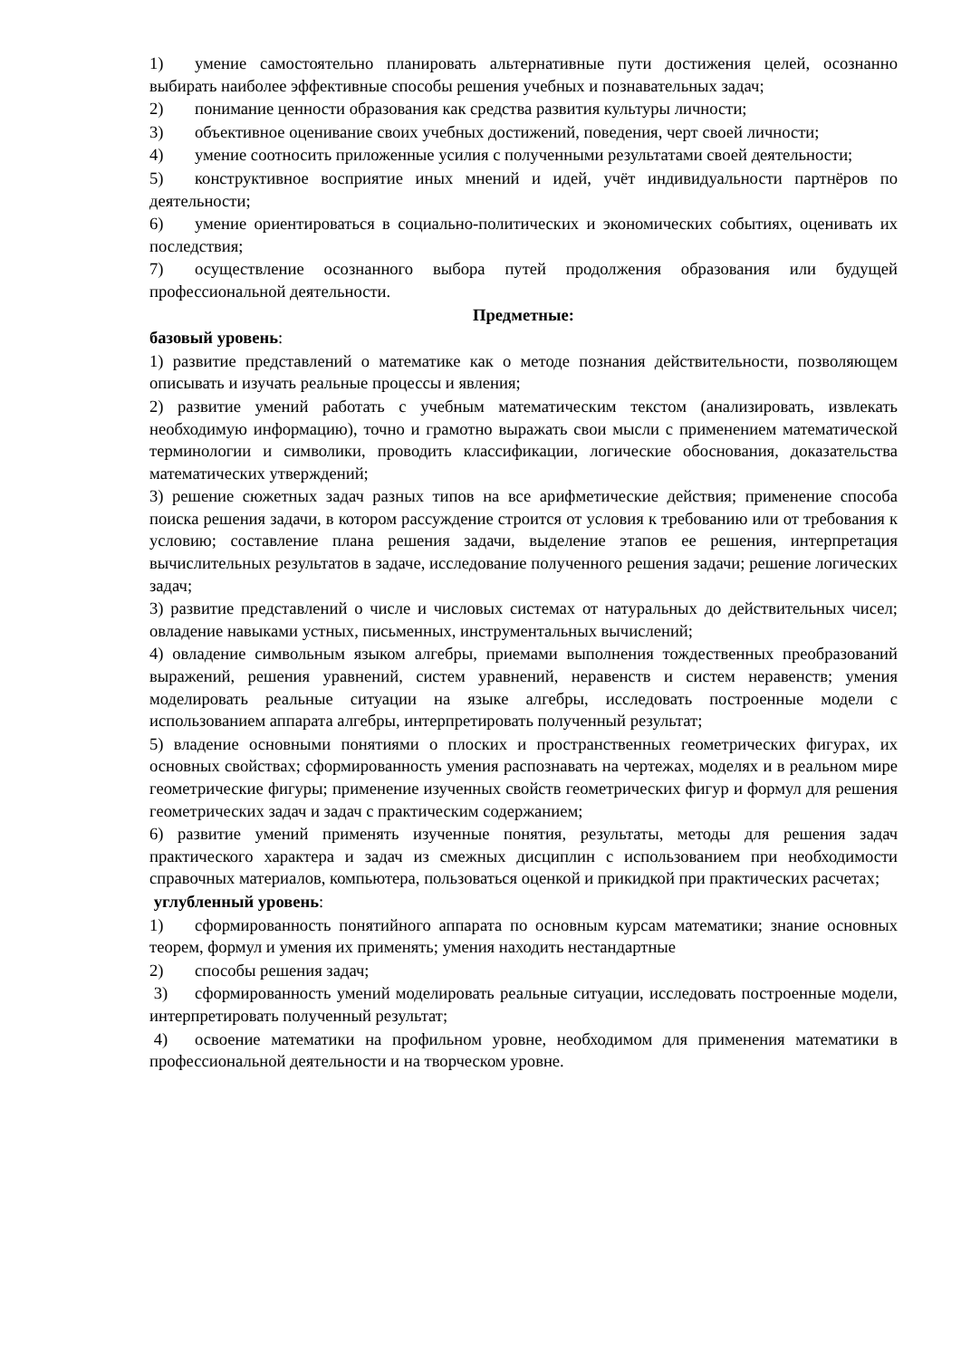1) умение самостоятельно планировать альтернативные пути достижения целей, осознанно выбирать наиболее эффективные способы решения учебных и познавательных задач;
2) понимание ценности образования как средства развития культуры личности;
3) объективное оценивание своих учебных достижений, поведения, черт своей личности;
4) умение соотносить приложенные усилия с полученными результатами своей деятельности;
5) конструктивное восприятие иных мнений и идей, учёт индивидуальности партнёров по деятельности;
6) умение ориентироваться в социально-политических и экономических событиях, оценивать их последствия;
7) осуществление осознанного выбора путей продолжения образования или будущей профессиональной деятельности.
Предметные:
базовый уровень:
1) развитие представлений о математике как о методе познания действительности, позволяющем описывать и изучать реальные процессы и явления;
2) развитие умений работать с учебным математическим текстом (анализировать, извлекать необходимую информацию), точно и грамотно выражать свои мысли с применением математической терминологии и символики, проводить классификации, логические обоснования, доказательства математических утверждений;
3) решение сюжетных задач разных типов на все арифметические действия; применение способа поиска решения задачи, в котором рассуждение строится от условия к требованию или от требования к условию; составление плана решения задачи, выделение этапов ее решения, интерпретация вычислительных результатов в задаче, исследование полученного решения задачи; решение логических задач;
3) развитие представлений о числе и числовых системах от натуральных до действительных чисел; овладение навыками устных, письменных, инструментальных вычислений;
4) овладение символьным языком алгебры, приемами выполнения тождественных преобразований выражений, решения уравнений, систем уравнений, неравенств и систем неравенств; умения моделировать реальные ситуации на языке алгебры, исследовать построенные модели с использованием аппарата алгебры, интерпретировать полученный результат;
5) владение основными понятиями о плоских и пространственных геометрических фигурах, их основных свойствах; сформированность умения распознавать на чертежах, моделях и в реальном мире геометрические фигуры; применение изученных свойств геометрических фигур и формул для решения геометрических задач и задач с практическим содержанием;
6) развитие умений применять изученные понятия, результаты, методы для решения задач практического характера и задач из смежных дисциплин с использованием при необходимости справочных материалов, компьютера, пользоваться оценкой и прикидкой при практических расчетах;
углубленный уровень:
1) сформированность понятийного аппарата по основным курсам математики; знание основных теорем, формул и умения их применять; умения находить нестандартные
2) способы решения задач;
3) сформированность умений моделировать реальные ситуации, исследовать построенные модели, интерпретировать полученный результат;
4) освоение математики на профильном уровне, необходимом для применения математики в профессиональной деятельности и на творческом уровне.